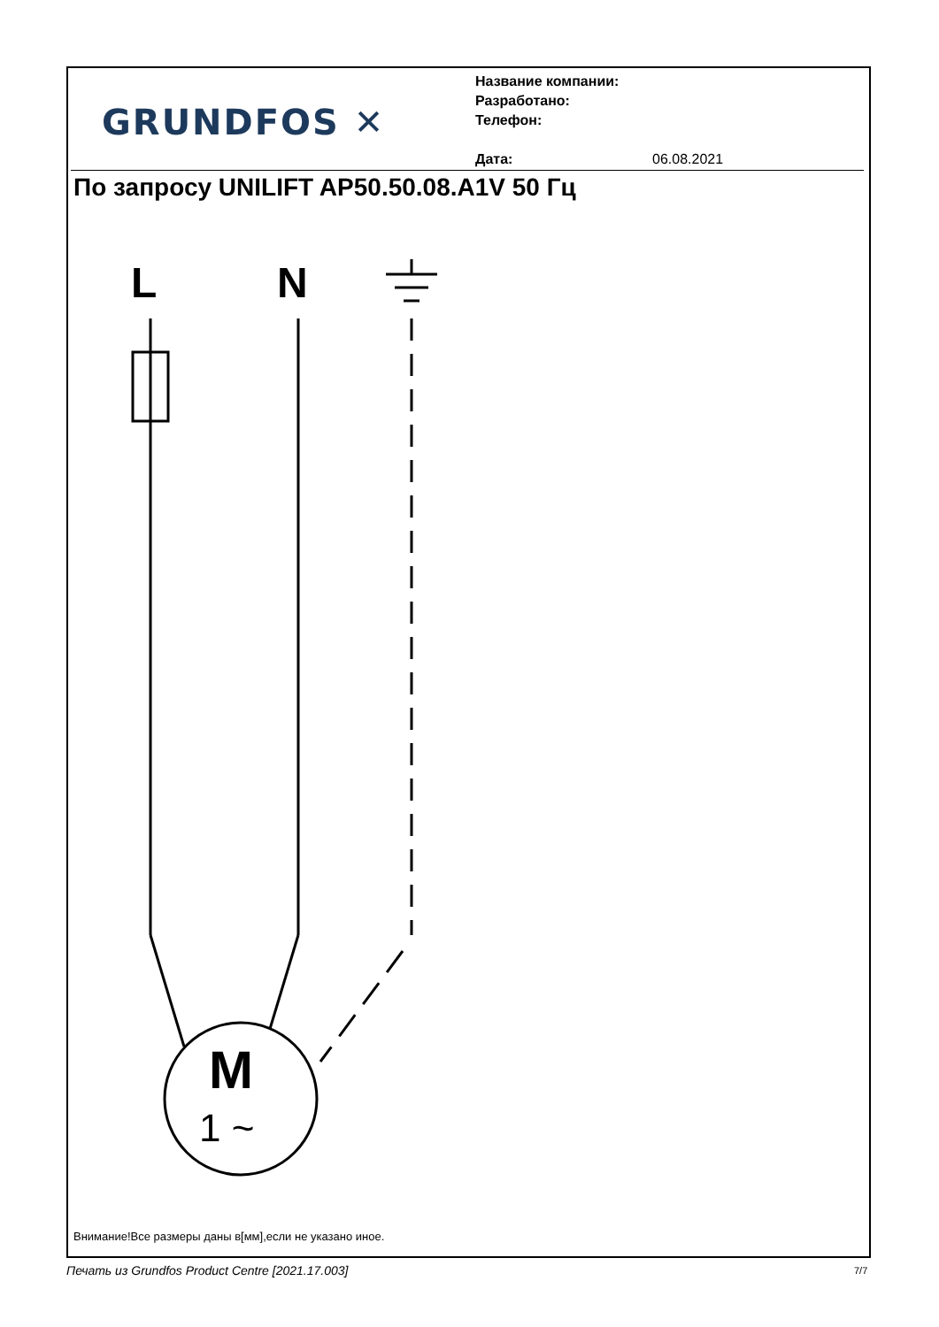GRUNDFOS ✕
Название компании:
Разработано:
Телефон:
Дата: 06.08.2021
По запросу UNILIFT AP50.50.08.A1V 50 Гц
L
N
M
1 ~
Внимание!Все размеры даны в[мм],если не указано иное.
Печать из Grundfos Product Centre [2021.17.003]
7/7